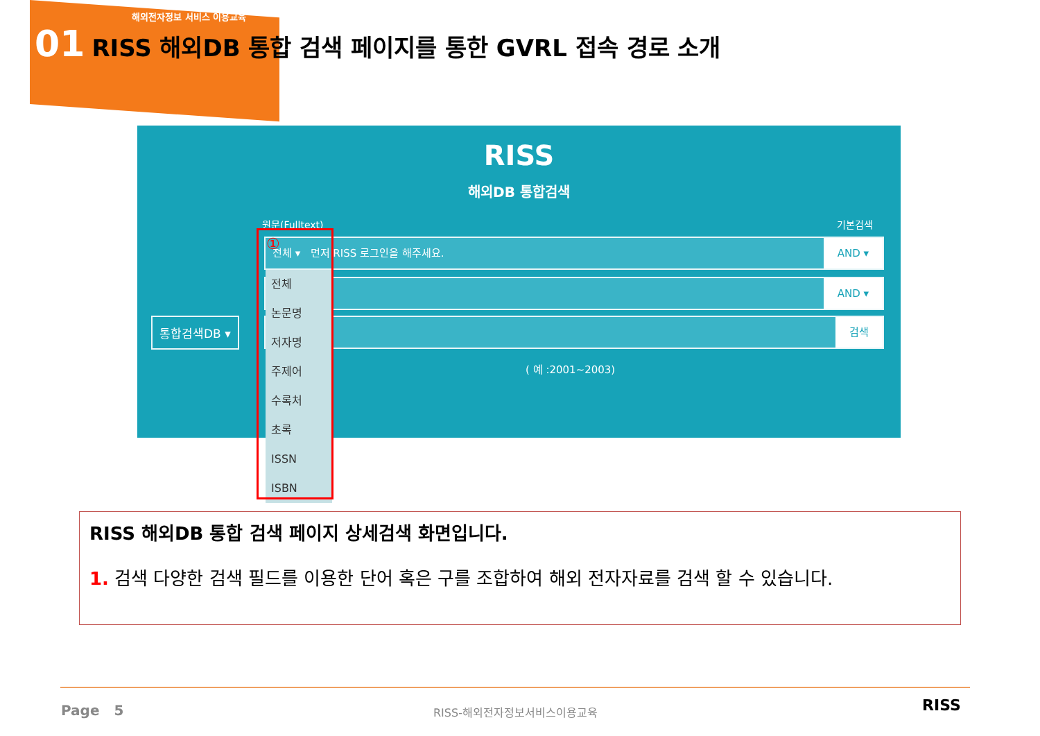해외전자정보 서비스 이용교육
01 RISS 해외DB 통합 검색 페이지를 통한 GVRL 접속 경로 소개
RISS
해외DB 통합검색
원문(Fulltext) 기본검색
전체 ▾ 먼저 RISS 로그인을 해주세요. AND ▾
AND ▾
검색
통합검색DB ▾
( 예 :2001~2003)
전체
논문명
저자명
주제어
수록처
초록
ISSN
ISBN
①
RISS 해외DB 통합 검색 페이지 상세검색 화면입니다.
1. 검색 다양한 검색 필드를 이용한 단어 혹은 구를 조합하여 해외 전자자료를 검색 할 수 있습니다.
Page 5 RISS-해외전자정보서비스이용교육 RISS